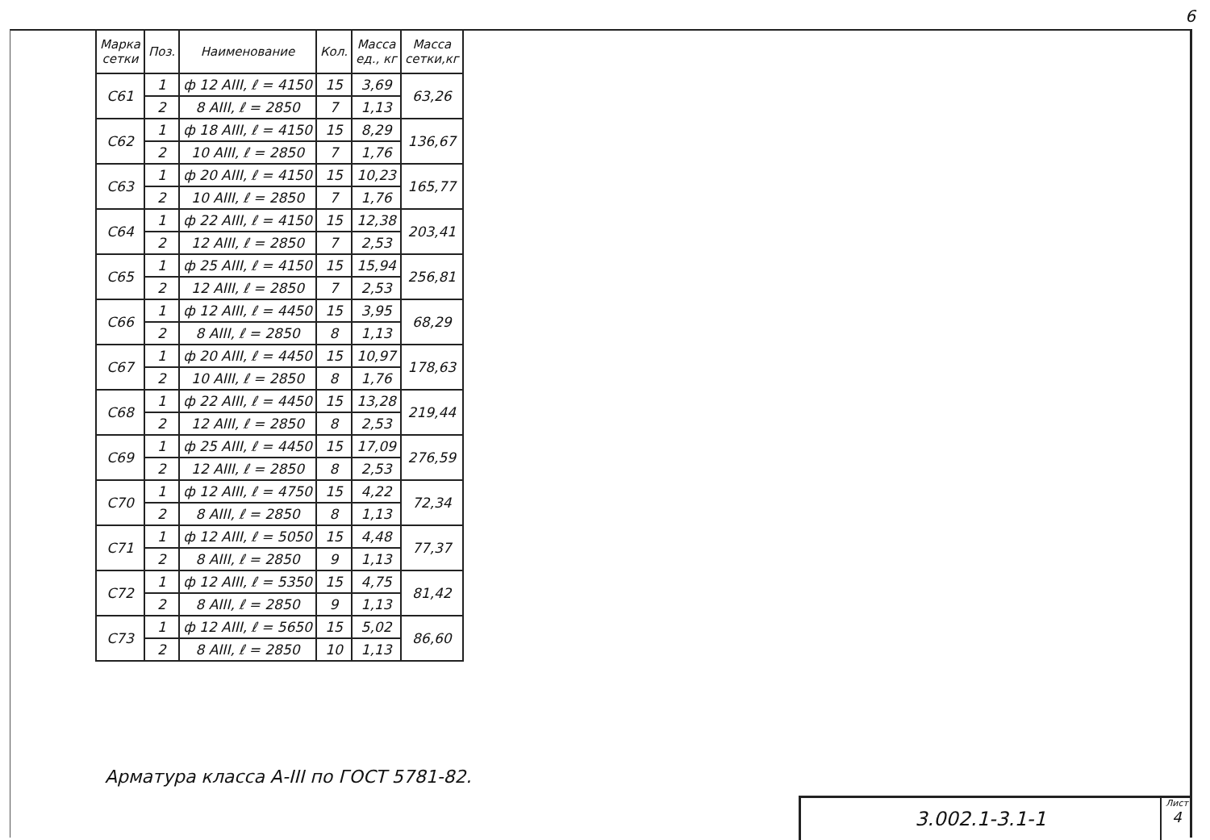6
| Марка сетки | Поз. | Наименование | Кол. | Масса ед., кг | Масса сетки,кг |
| --- | --- | --- | --- | --- | --- |
| С61 | 1 | ф 12 АIII, ℓ = 4150 | 15 | 3,69 | 63,26 |
| | 2 | 8 АIII, ℓ = 2850 | 7 | 1,13 | |
| С62 | 1 | ф 18 АIII, ℓ = 4150 | 15 | 8,29 | 136,67 |
| | 2 | 10 АIII, ℓ = 2850 | 7 | 1,76 | |
| С63 | 1 | ф 20 АIII, ℓ = 4150 | 15 | 10,23 | 165,77 |
| | 2 | 10 АIII, ℓ = 2850 | 7 | 1,76 | |
| С64 | 1 | ф 22 АIII, ℓ = 4150 | 15 | 12,38 | 203,41 |
| | 2 | 12 АIII, ℓ = 2850 | 7 | 2,53 | |
| С65 | 1 | ф 25 АIII, ℓ = 4150 | 15 | 15,94 | 256,81 |
| | 2 | 12 АIII, ℓ = 2850 | 7 | 2,53 | |
| С66 | 1 | ф 12 АIII, ℓ = 4450 | 15 | 3,95 | 68,29 |
| | 2 | 8 АIII, ℓ = 2850 | 8 | 1,13 | |
| С67 | 1 | ф 20 АIII, ℓ = 4450 | 15 | 10,97 | 178,63 |
| | 2 | 10 АIII, ℓ = 2850 | 8 | 1,76 | |
| С68 | 1 | ф 22 АIII, ℓ = 4450 | 15 | 13,28 | 219,44 |
| | 2 | 12 АIII, ℓ = 2850 | 8 | 2,53 | |
| С69 | 1 | ф 25 АIII, ℓ = 4450 | 15 | 17,09 | 276,59 |
| | 2 | 12 АIII, ℓ = 2850 | 8 | 2,53 | |
| С70 | 1 | ф 12 АIII, ℓ = 4750 | 15 | 4,22 | 72,34 |
| | 2 | 8 АIII, ℓ = 2850 | 8 | 1,13 | |
| С71 | 1 | ф 12 АIII, ℓ = 5050 | 15 | 4,48 | 77,37 |
| | 2 | 8 АIII, ℓ = 2850 | 9 | 1,13 | |
| С72 | 1 | ф 12 АIII, ℓ = 5350 | 15 | 4,75 | 81,42 |
| | 2 | 8 АIII, ℓ = 2850 | 9 | 1,13 | |
| С73 | 1 | ф 12 АIII, ℓ = 5650 | 15 | 5,02 | 86,60 |
| | 2 | 8 АIII, ℓ = 2850 | 10 | 1,13 | |
Арматура классa А-III по ГОСТ 5781-82.
3.002.1-3.1-1
Лист
4